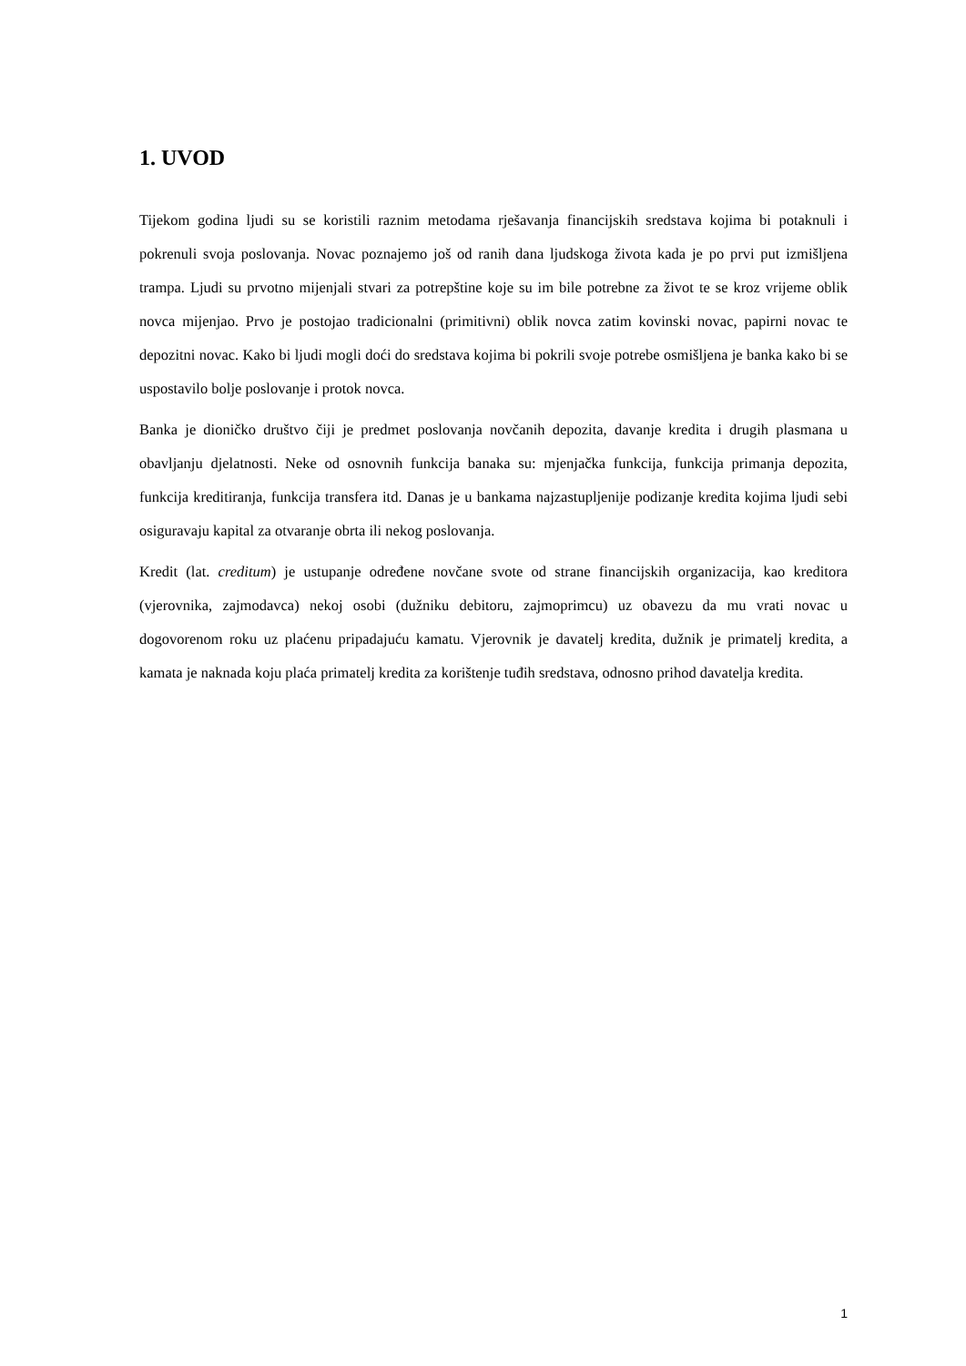1. UVOD
Tijekom godina ljudi su se koristili raznim metodama rješavanja financijskih sredstava kojima bi potaknuli i pokrenuli svoja poslovanja. Novac poznajemo još od ranih dana ljudskoga života kada je po prvi put izmišljena trampa. Ljudi su prvotno mijenjali stvari za potrepštine koje su im bile potrebne za život te se kroz vrijeme oblik novca mijenjao. Prvo je postojao tradicionalni (primitivni) oblik novca zatim kovinski novac, papirni novac te depozitni novac. Kako bi ljudi mogli doći do sredstava kojima bi pokrili svoje potrebe osmišljena je banka kako bi se uspostavilo bolje poslovanje i protok novca.
Banka je dioničko društvo čiji je predmet poslovanja novčanih depozita, davanje kredita i drugih plasmana u obavljanju djelatnosti. Neke od osnovnih funkcija banaka su: mjenjačka funkcija, funkcija primanja depozita, funkcija kreditiranja, funkcija transfera itd. Danas je u bankama najzastupljenije podizanje kredita kojima ljudi sebi osiguravaju kapital za otvaranje obrta ili nekog poslovanja.
Kredit (lat. creditum) je ustupanje određene novčane svote od strane financijskih organizacija, kao kreditora (vjerovnika, zajmodavca) nekoj osobi (dužniku debitoru, zajmoprimcu) uz obavezu da mu vrati novac u dogovorenom roku uz plaćenu pripadajuću kamatu. Vjerovnik je davatelj kredita, dužnik je primatelj kredita, a kamata je naknada koju plaća primatelj kredita za korištenje tuđih sredstava, odnosno prihod davatelja kredita.
1